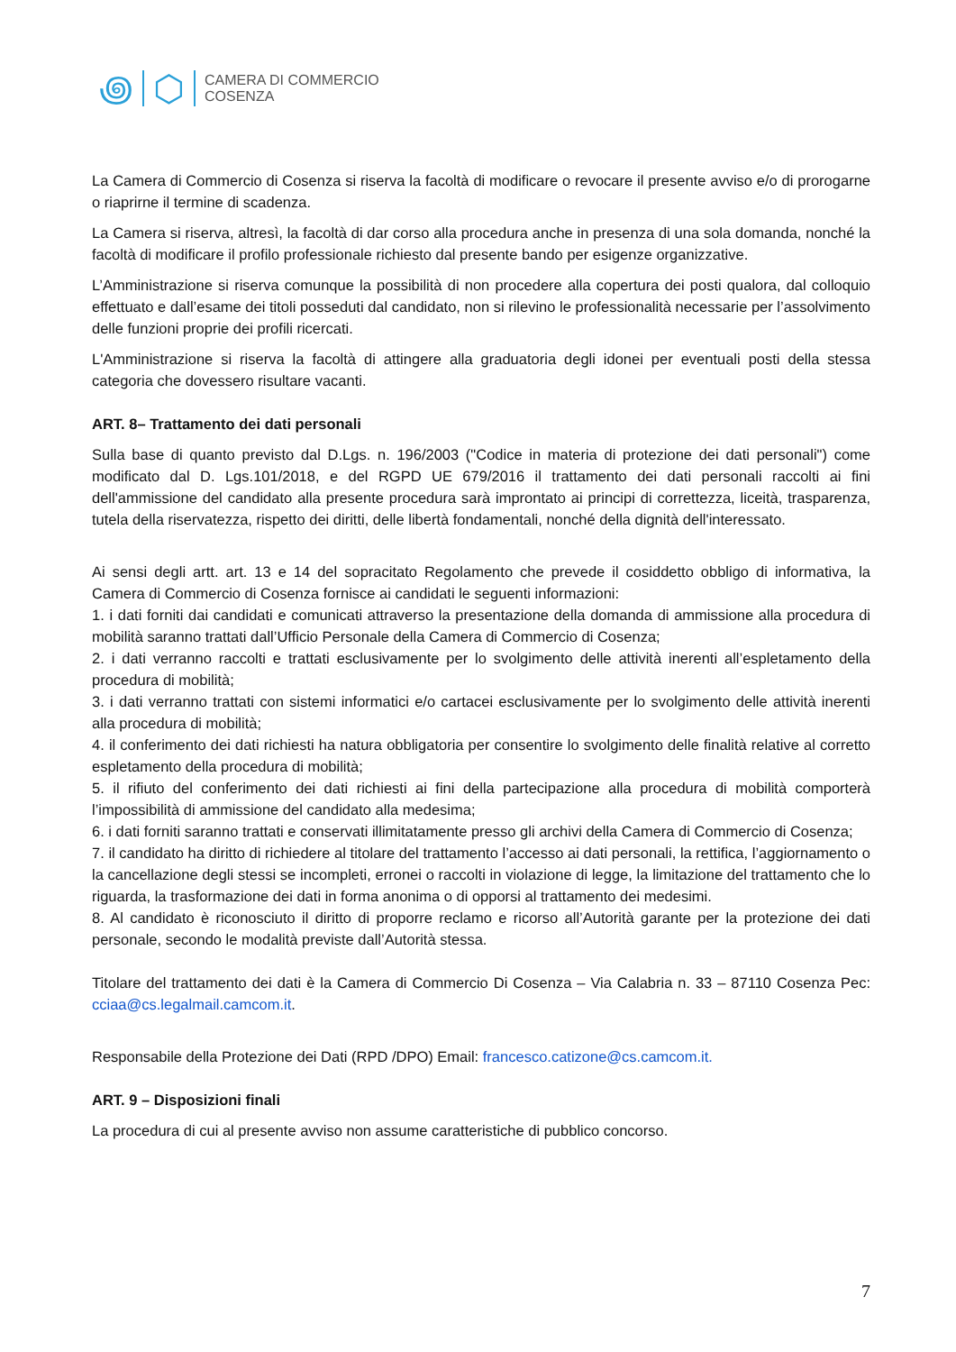꩜ ⬡
CAMERA DI COMMERCIO
COSENZA
La Camera di Commercio di Cosenza si riserva la facoltà di modificare o revocare il presente avviso e/o di prorogarne o riaprirne il termine di scadenza.
La Camera si riserva, altresì, la facoltà di dar corso alla procedura anche in presenza di una sola domanda, nonché la facoltà di modificare il profilo professionale richiesto dal presente bando per esigenze organizzative.
L’Amministrazione si riserva comunque la possibilità di non procedere alla copertura dei posti qualora, dal colloquio effettuato e dall’esame dei titoli posseduti dal candidato, non si rilevino le professionalità necessarie per l’assolvimento delle funzioni proprie dei profili ricercati.
L'Amministrazione si riserva la facoltà di attingere alla graduatoria degli idonei per eventuali posti della stessa categoria che dovessero risultare vacanti.
ART. 8– Trattamento dei dati personali
Sulla base di quanto previsto dal D.Lgs. n. 196/2003 ("Codice in materia di protezione dei dati personali") come modificato dal D. Lgs.101/2018, e del RGPD UE 679/2016 il trattamento dei dati personali raccolti ai fini dell'ammissione del candidato alla presente procedura sarà improntato ai principi di correttezza, liceità, trasparenza, tutela della riservatezza, rispetto dei diritti, delle libertà fondamentali, nonché della dignità dell'interessato.
Ai sensi degli artt. art. 13 e 14 del sopracitato Regolamento che prevede il cosiddetto obbligo di informativa, la Camera di Commercio di Cosenza fornisce ai candidati le seguenti informazioni:
1. i dati forniti dai candidati e comunicati attraverso la presentazione della domanda di ammissione alla procedura di mobilità saranno trattati dall’Ufficio Personale della Camera di Commercio di Cosenza;
2. i dati verranno raccolti e trattati esclusivamente per lo svolgimento delle attività inerenti all’espletamento della procedura di mobilità;
3. i dati verranno trattati con sistemi informatici e/o cartacei esclusivamente per lo svolgimento delle attività inerenti alla procedura di mobilità;
4. il conferimento dei dati richiesti ha natura obbligatoria per consentire lo svolgimento delle finalità relative al corretto espletamento della procedura di mobilità;
5. il rifiuto del conferimento dei dati richiesti ai fini della partecipazione alla procedura di mobilità comporterà l’impossibilità di ammissione del candidato alla medesima;
6. i dati forniti saranno trattati e conservati illimitatamente presso gli archivi della Camera di Commercio di Cosenza;
7. il candidato ha diritto di richiedere al titolare del trattamento l’accesso ai dati personali, la rettifica, l’aggiornamento o la cancellazione degli stessi se incompleti, erronei o raccolti in violazione di legge, la limitazione del trattamento che lo riguarda, la trasformazione dei dati in forma anonima o di opporsi al trattamento dei medesimi.
8. Al candidato è riconosciuto il diritto di proporre reclamo e ricorso all’Autorità garante per la protezione dei dati personale, secondo le modalità previste dall’Autorità stessa.
Titolare del trattamento dei dati è la Camera di Commercio Di Cosenza – Via Calabria n. 33 – 87110 Cosenza Pec: cciaa@cs.legalmail.camcom.it.
Responsabile della Protezione dei Dati (RPD /DPO) Email: francesco.catizone@cs.camcom.it.
ART. 9 – Disposizioni finali
La procedura di cui al presente avviso non assume caratteristiche di pubblico concorso.
7